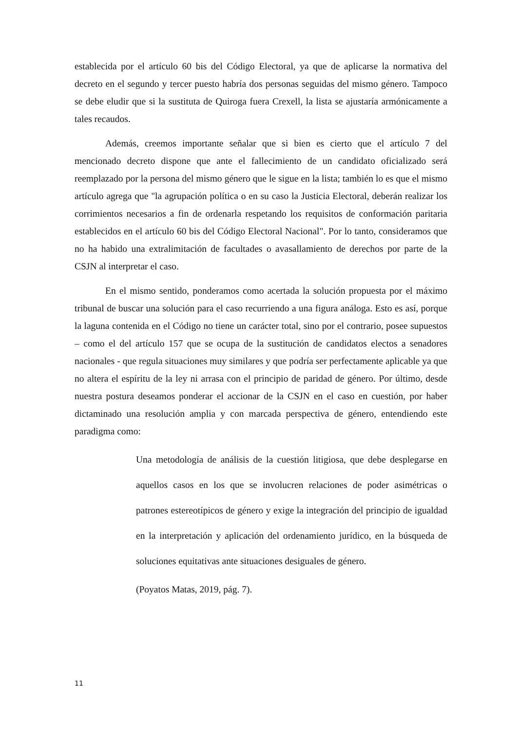establecida por el artículo 60 bis del Código Electoral, ya que de aplicarse la normativa del decreto en el segundo y tercer puesto habría dos personas seguidas del mismo género. Tampoco se debe eludir que si la sustituta de Quiroga fuera Crexell, la lista se ajustaría armónicamente a tales recaudos.
Además, creemos importante señalar que si bien es cierto que el artículo 7 del mencionado decreto dispone que ante el fallecimiento de un candidato oficializado será reemplazado por la persona del mismo género que le sigue en la lista; también lo es que el mismo artículo agrega que "la agrupación política o en su caso la Justicia Electoral, deberán realizar los corrimientos necesarios a fin de ordenarla respetando los requisitos de conformación paritaria establecidos en el artículo 60 bis del Código Electoral Nacional". Por lo tanto, consideramos que no ha habido una extralimitación de facultades o avasallamiento de derechos por parte de la CSJN al interpretar el caso.
En el mismo sentido, ponderamos como acertada la solución propuesta por el máximo tribunal de buscar una solución para el caso recurriendo a una figura análoga. Esto es así, porque la laguna contenida en el Código no tiene un carácter total, sino por el contrario, posee supuestos – como el del artículo 157 que se ocupa de la sustitución de candidatos electos a senadores nacionales - que regula situaciones muy similares y que podría ser perfectamente aplicable ya que no altera el espíritu de la ley ni arrasa con el principio de paridad de género. Por último, desde nuestra postura deseamos ponderar el accionar de la CSJN en el caso en cuestión, por haber dictaminado una resolución amplia y con marcada perspectiva de género, entendiendo este paradigma como:
Una metodología de análisis de la cuestión litigiosa, que debe desplegarse en aquellos casos en los que se involucren relaciones de poder asimétricas o patrones estereotípicos de género y exige la integración del principio de igualdad en la interpretación y aplicación del ordenamiento jurídico, en la búsqueda de soluciones equitativas ante situaciones desiguales de género.
(Poyatos Matas, 2019, pág. 7).
11